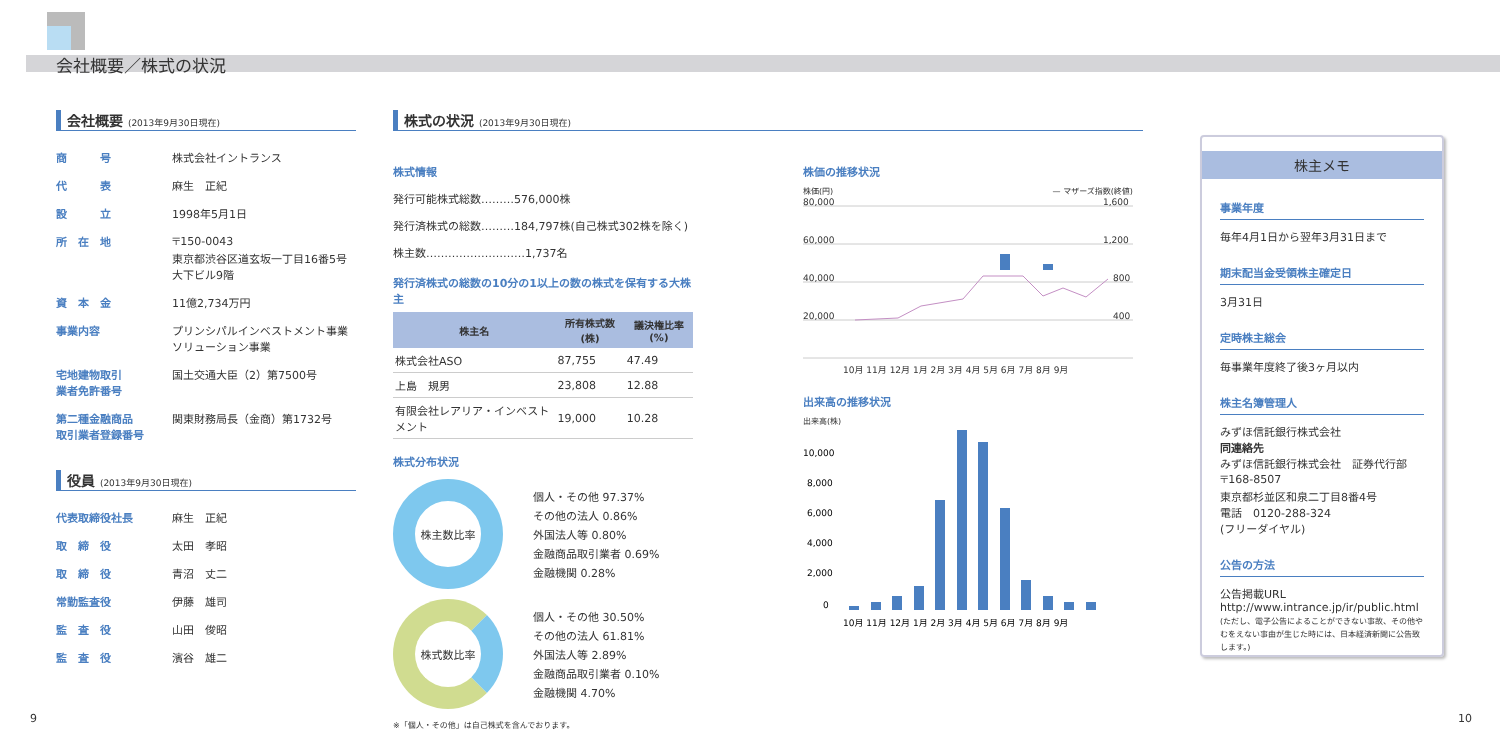会社概要／株式の状況
会社概要 (2013年9月30日現在)
商　　　号 株式会社イントランス
代　　　表 麻生　正紀
設　　　立 1998年5月1日
所　在　地 〒150-0043
東京都渋谷区道玄坂一丁目16番5号
大下ビル9階
資　本　金 11億2,734万円
事業内容 プリンシパルインベストメント事業
ソリューション事業
宅地建物取引
業者免許番号 国土交通大臣（2）第7500号
第二種金融商品
取引業者登録番号 関東財務局長（金商）第1732号
役員 (2013年9月30日現在)
代表取締役社長 麻生　正紀
取　締　役 太田　孝昭
取　締　役 青沼　丈二
常勤監査役 伊藤　雄司
監　査　役 山田　俊昭
監　査　役 濱谷　雄二
株式の状況 (2013年9月30日現在)
株式情報
発行可能株式総数………576,000株
発行済株式の総数………184,797株(自己株式302株を除く)
株主数………………………1,737名
発行済株式の総数の10分の1以上の数の株式を保有する大株主
| 株主名 | 所有株式数(株) | 議決権比率(%) |
| --- | --- | --- |
| 株式会社ASO | 87,755 | 47.49 |
| 上島 規男 | 23,808 | 12.88 |
| 有限会社レアリア・インベストメント | 19,000 | 10.28 |
株式分布状況
株主数比率
個人・その他 97.37%
その他の法人 0.86%
外国法人等 0.80%
金融商品取引業者 0.69%
金融機関 0.28%
株式数比率
個人・その他 30.50%
その他の法人 61.81%
外国法人等 2.89%
金融商品取引業者 0.10%
金融機関 4.70%
※「個人・その他」は自己株式を含んでおります。
株価の推移状況
株価(円) — マザーズ指数(終値)
80,000
60,000
40,000
20,000
1,600
1,200
800
400
10月 11月 12月 1月 2月 3月 4月 5月 6月 7月 8月 9月
出来高の推移状況
出来高(株)
10,000
8,000
6,000
4,000
2,000
0
10月 11月 12月 1月 2月 3月 4月 5月 6月 7月 8月 9月
株主メモ
事業年度
毎年4月1日から翌年3月31日まで
期末配当金受領株主確定日
3月31日
定時株主総会
毎事業年度終了後3ヶ月以内
株主名簿管理人
みずほ信託銀行株式会社
同連絡先
みずほ信託銀行株式会社　証券代行部
〒168-8507
東京都杉並区和泉二丁目8番4号
電話　0120-288-324
(フリーダイヤル)
公告の方法
公告掲載URL
http://www.intrance.jp/ir/public.html
(ただし、電子公告によることができない事故、その他やむをえない事由が生じた時には、日本経済新聞に公告致します。)
9 10